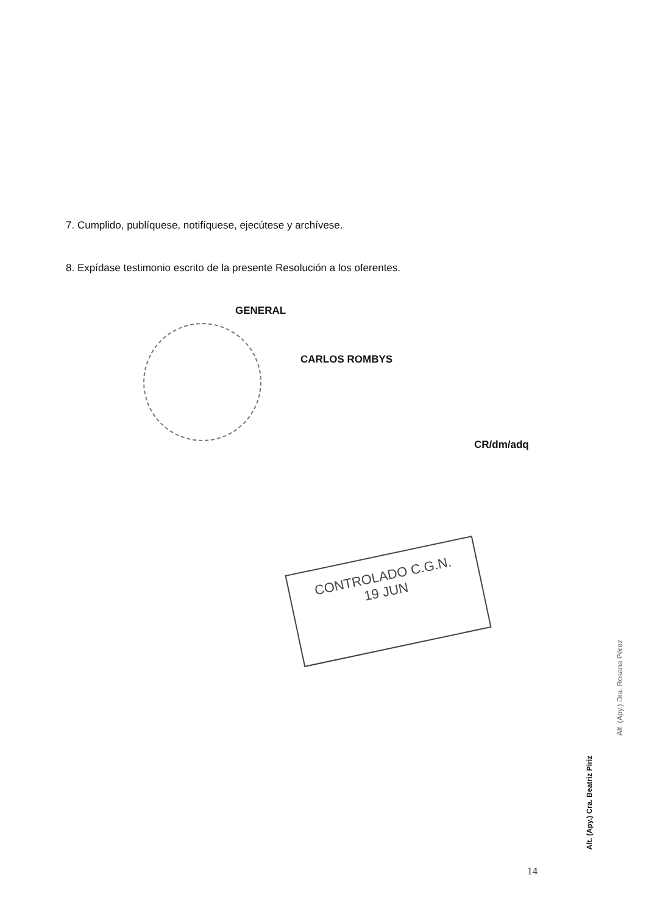CONTROLADO C.G.N.
19 JUN
7. Cumplido, publíquese, notifíquese, ejecútese y archívese.
8. Expídase testimonio escrito de la presente Resolución a los oferentes.
GENERAL
CARLOS ROMBYS
CR/dm/adq
14
Alt. (Apy.) Cra. Beatriz Piriz
Alf. (Apy.) Dra. Rosana Pérez